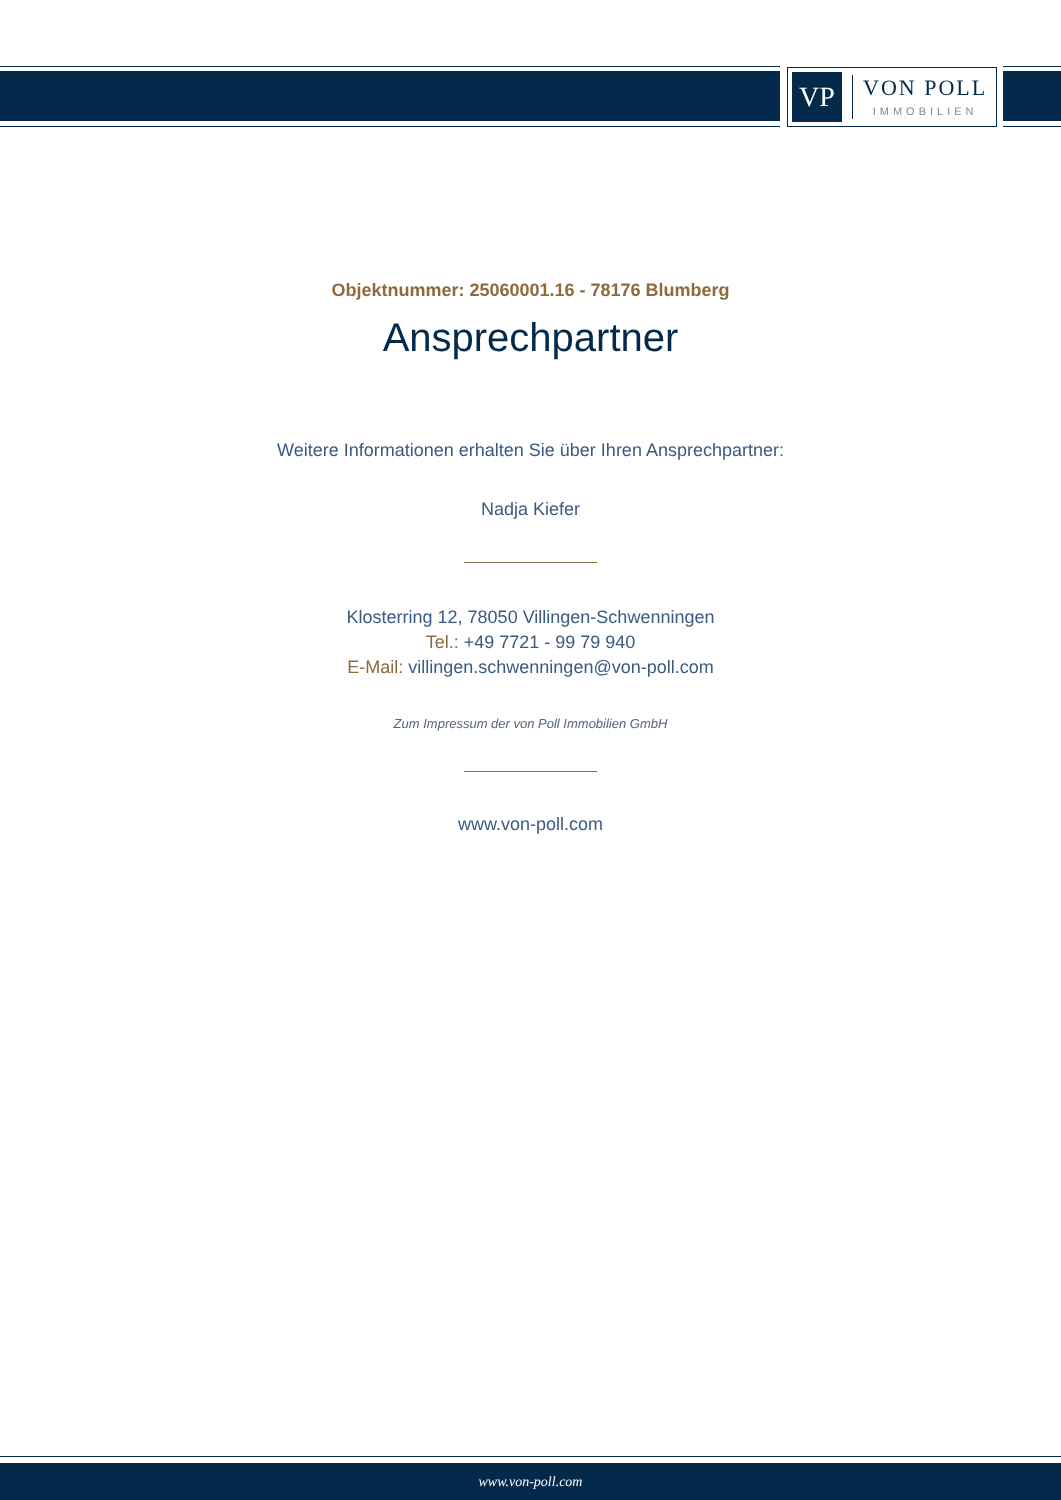VP
VON POLL
IMMOBILIEN
Objektnummer: 25060001.16 - 78176 Blumberg
Ansprechpartner
Weitere Informationen erhalten Sie über Ihren Ansprechpartner:
Nadja Kiefer
Klosterring 12, 78050 Villingen-Schwenningen
Tel.: +49 7721 - 99 79 940
E-Mail: villingen.schwenningen@von-poll.com
Zum Impressum der von Poll Immobilien GmbH
www.von-poll.com
www.von-poll.com